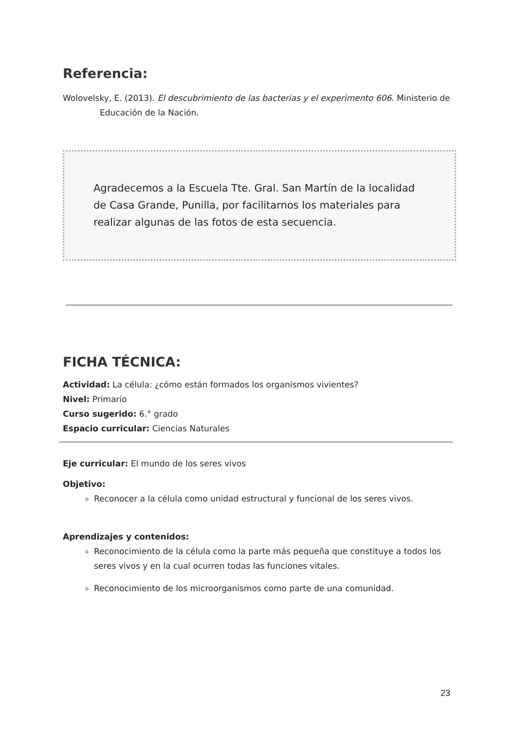Referencia:
Wolovelsky, E. (2013). El descubrimiento de las bacterias y el experimento 606. Ministerio de Educación de la Nación.
Agradecemos a la Escuela Tte. Gral. San Martín de la localidad de Casa Grande, Punilla, por facilitarnos los materiales para realizar algunas de las fotos de esta secuencia.
FICHA TÉCNICA:
Actividad: La célula: ¿cómo están formados los organismos vivientes?
Nivel: Primario
Curso sugerido: 6.° grado
Espacio curricular: Ciencias Naturales
Eje curricular: El mundo de los seres vivos
Objetivo:
Reconocer a la célula como unidad estructural y funcional de los seres vivos.
Aprendizajes y contenidos:
Reconocimiento de la célula como la parte más pequeña que constituye a todos los seres vivos y en la cual ocurren todas las funciones vitales.
Reconocimiento de los microorganismos como parte de una comunidad.
23